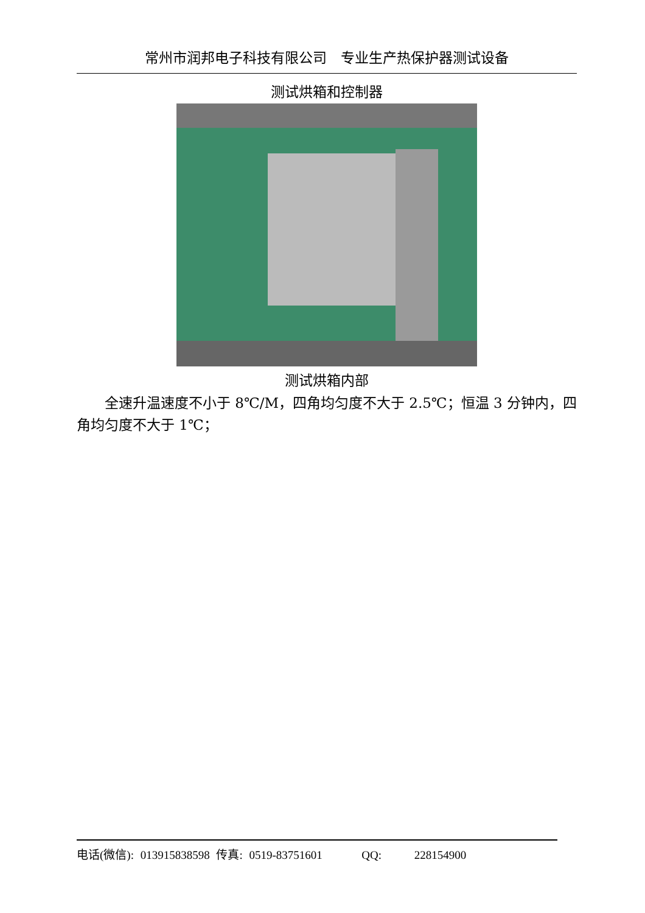常州市润邦电子科技有限公司　专业生产热保护器测试设备
测试烘箱和控制器
测试烘箱内部
全速升温速度不小于 8℃/M，四角均匀度不大于 2.5℃；恒温 3 分钟内，四角均匀度不大于 1℃；
电话(微信): 013915838598 传真: 0519-83751601 QQ: 228154900